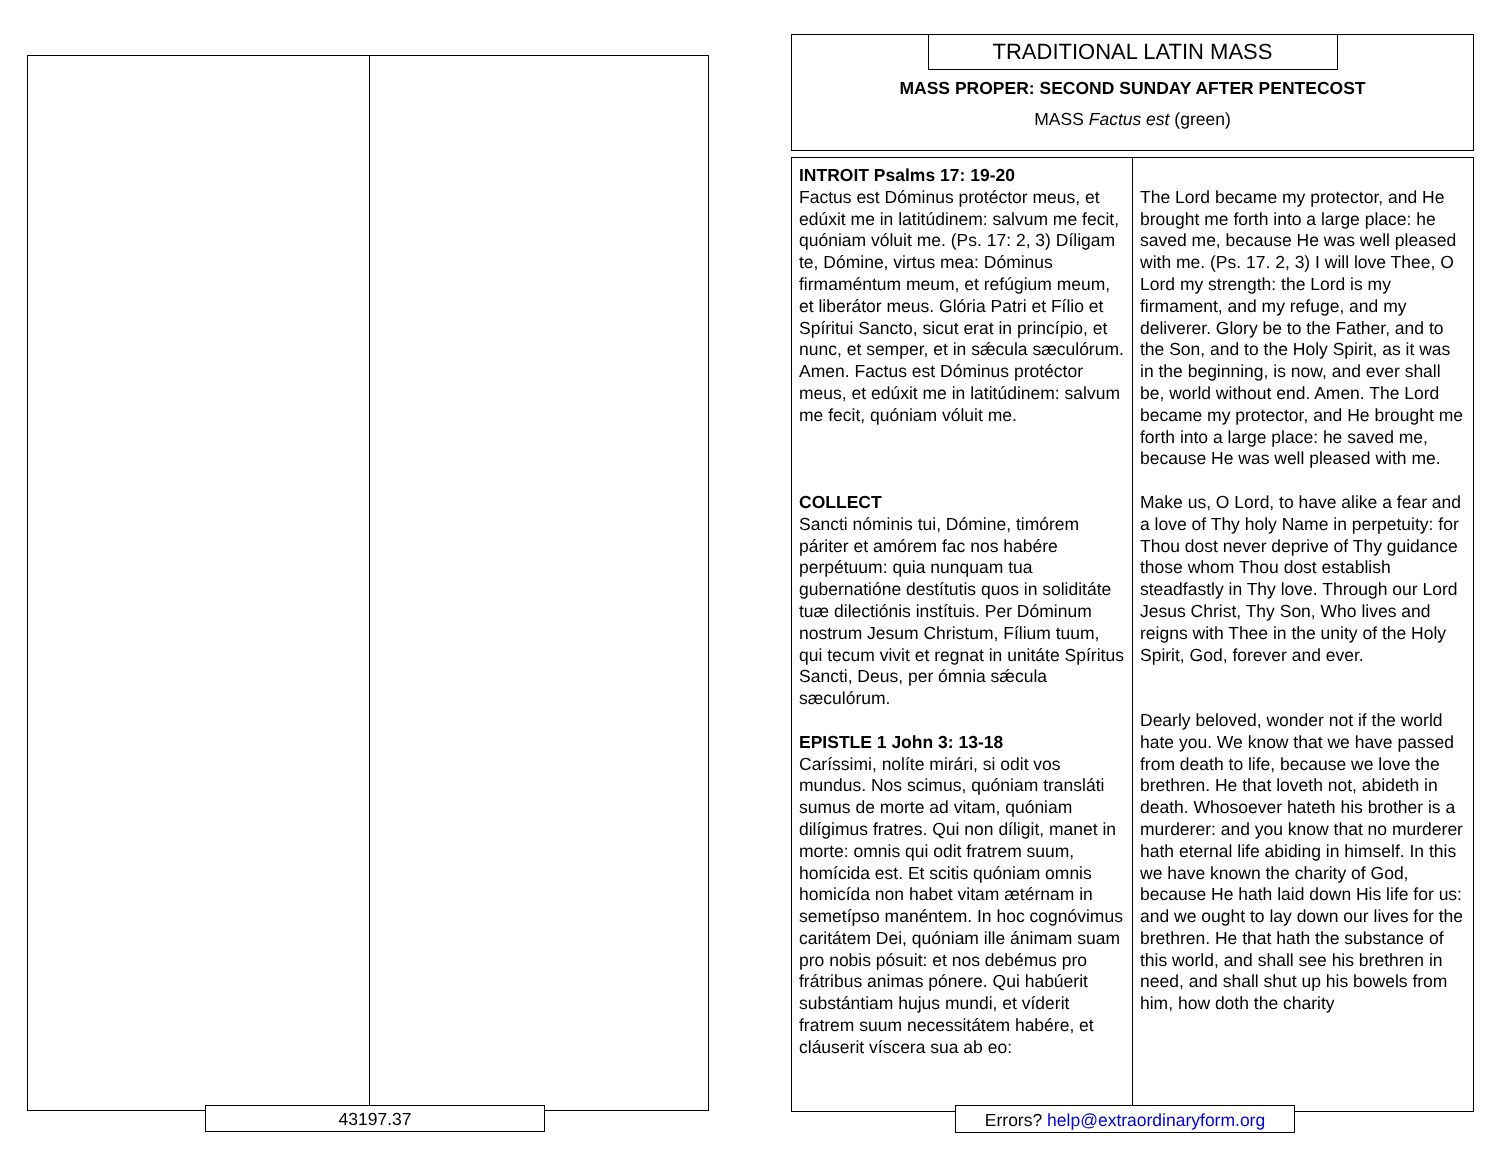43197.37
TRADITIONAL LATIN MASS
MASS PROPER: SECOND SUNDAY AFTER PENTECOST
MASS Factus est (green)
| INTROIT Psalms 17: 19-20 Factus est Dóminus protéctor meus, et edúxit me in latitúdinem: salvum me fecit, quóniam vóluit me. (Ps. 17: 2, 3) Díligam te, Dómine, virtus mea: Dóminus firmaméntum meum, et refúgium meum, et liberátor meus. Glória Patri et Fílio et Spíritui Sancto, sicut erat in princípio, et nunc, et semper, et in sǽcula sæculórum. Amen. Factus est Dóminus protéctor meus, et edúxit me in latitúdinem: salvum me fecit, quóniam vóluit me. COLLECT Sancti nóminis tui, Dómine, timórem páriter et amórem fac nos habére perpétuum: quia nunquam tua gubernatióne destítutis quos in soliditáte tuæ dilectiónis instítuis. Per Dóminum nostrum Jesum Christum, Fílium tuum, qui tecum vivit et regnat in unitáte Spíritus Sancti, Deus, per ómnia sǽcula sæculórum. EPISTLE 1 John 3: 13-18 Caríssimi, nolíte mirári, si odit vos mundus. Nos scimus, quóniam transláti sumus de morte ad vitam, quóniam dilígimus fratres. Qui non díligit, manet in morte: omnis qui odit fratrem suum, homícida est. Et scitis quóniam omnis homicída non habet vitam ætérnam in semetípso manéntem. In hoc cognóvimus caritátem Dei, quóniam ille ánimam suam pro nobis pósuit: et nos debémus pro frátribus animas pónere. Qui habúerit substántiam hujus mundi, et víderit fratrem suum necessitátem habére, et cláuserit víscera sua ab eo: | The Lord became my protector, and He brought me forth into a large place: he saved me, because He was well pleased with me. (Ps. 17. 2, 3) I will love Thee, O Lord my strength: the Lord is my firmament, and my refuge, and my deliverer. Glory be to the Father, and to the Son, and to the Holy Spirit, as it was in the beginning, is now, and ever shall be, world without end. Amen. The Lord became my protector, and He brought me forth into a large place: he saved me, because He was well pleased with me. Make us, O Lord, to have alike a fear and a love of Thy holy Name in perpetuity: for Thou dost never deprive of Thy guidance those whom Thou dost establish steadfastly in Thy love. Through our Lord Jesus Christ, Thy Son, Who lives and reigns with Thee in the unity of the Holy Spirit, God, forever and ever. Dearly beloved, wonder not if the world hate you. We know that we have passed from death to life, because we love the brethren. He that loveth not, abideth in death. Whosoever hateth his brother is a murderer: and you know that no murderer hath eternal life abiding in himself. In this we have known the charity of God, because He hath laid down His life for us: and we ought to lay down our lives for the brethren. He that hath the substance of this world, and shall see his brethren in need, and shall shut up his bowels from him, how doth the charity |
Errors? help@extraordinaryform.org